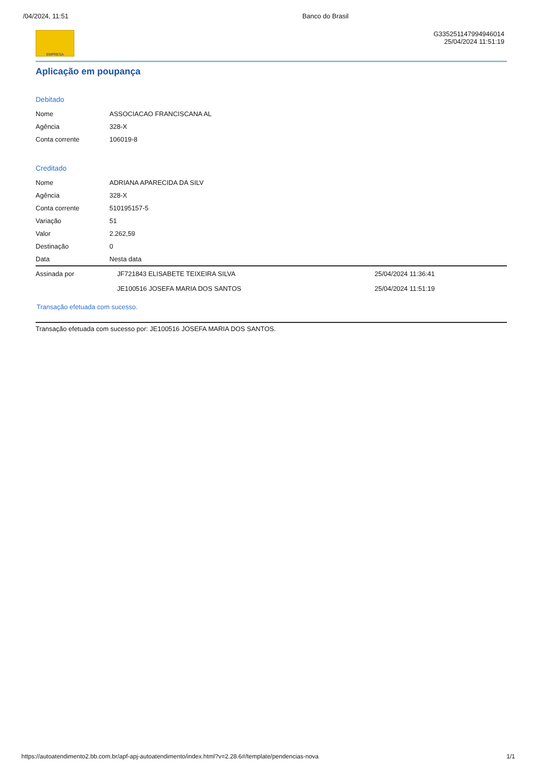/04/2024, 11:51 Banco do Brasil
EMPRESA
G335251147994946014
25/04/2024 11:51:19
Aplicação em poupança
Debitado
| Nome | ASSOCIACAO FRANCISCANA AL |
| Agência | 328-X |
| Conta corrente | 106019-8 |
Creditado
| Nome | ADRIANA APARECIDA DA SILV |
| Agência | 328-X |
| Conta corrente | 510195157-5 |
| Variação | 51 |
| Valor | 2.262,59 |
| Destinação | 0 |
| Data | Nesta data |
| Assinada por | JF721843 ELISABETE TEIXEIRA SILVA | 25/04/2024 11:36:41 |
| | JE100516 JOSEFA MARIA DOS SANTOS | 25/04/2024 11:51:19 |
Transação efetuada com sucesso.
Transação efetuada com sucesso por: JE100516 JOSEFA MARIA DOS SANTOS.
https://autoatendimento2.bb.com.br/apf-apj-autoatendimento/index.html?v=2.28.6#/template/pendencias-nova 1/1